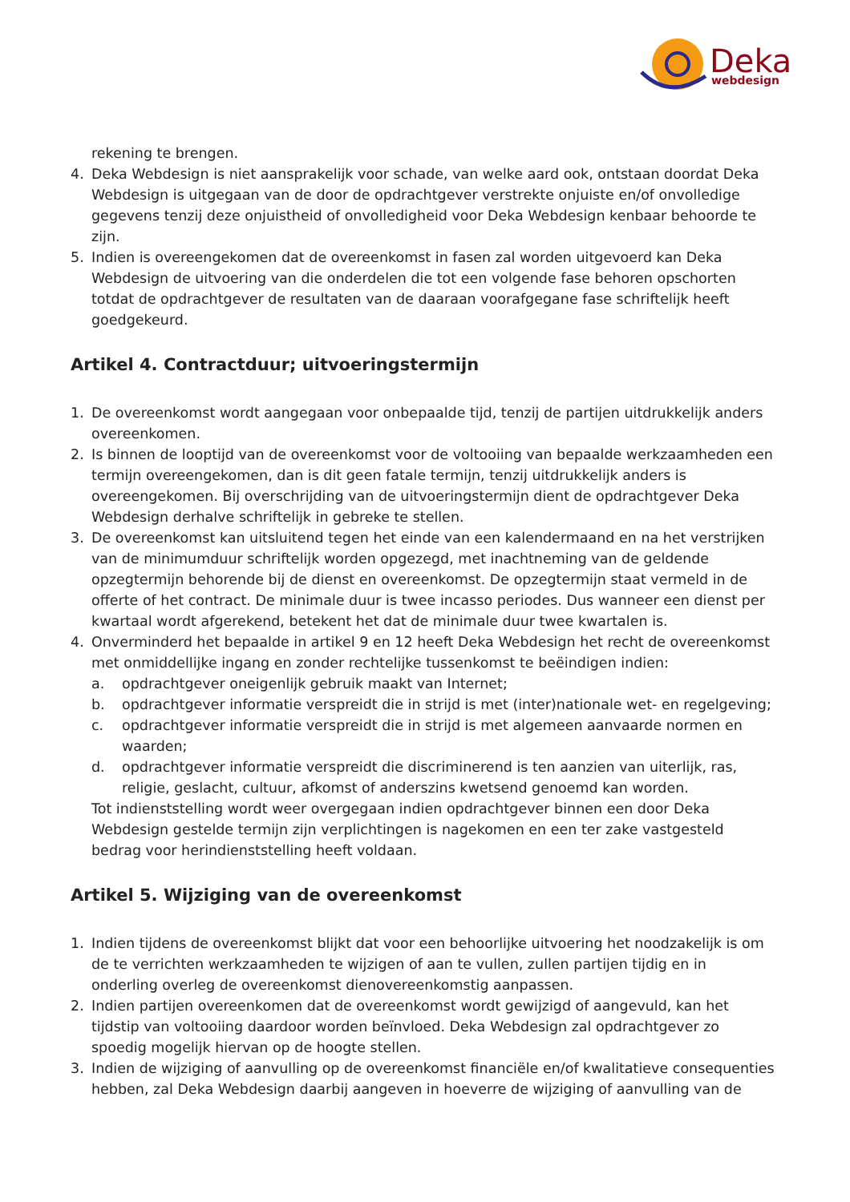Deka
webdesign
rekening te brengen.
4. Deka Webdesign is niet aansprakelijk voor schade, van welke aard ook, ontstaan doordat Deka Webdesign is uitgegaan van de door de opdrachtgever verstrekte onjuiste en/of onvolledige gegevens tenzij deze onjuistheid of onvolledigheid voor Deka Webdesign kenbaar behoorde te zijn.
5. Indien is overeengekomen dat de overeenkomst in fasen zal worden uitgevoerd kan Deka Webdesign de uitvoering van die onderdelen die tot een volgende fase behoren opschorten totdat de opdrachtgever de resultaten van de daaraan voorafgegane fase schriftelijk heeft goedgekeurd.
Artikel 4. Contractduur; uitvoeringstermijn
1. De overeenkomst wordt aangegaan voor onbepaalde tijd, tenzij de partijen uitdrukkelijk anders overeenkomen.
2. Is binnen de looptijd van de overeenkomst voor de voltooiing van bepaalde werkzaamheden een termijn overeengekomen, dan is dit geen fatale termijn, tenzij uitdrukkelijk anders is overeengekomen. Bij overschrijding van de uitvoeringstermijn dient de opdrachtgever Deka Webdesign derhalve schriftelijk in gebreke te stellen.
3. De overeenkomst kan uitsluitend tegen het einde van een kalendermaand en na het verstrijken van de minimumduur schriftelijk worden opgezegd, met inachtneming van de geldende opzegtermijn behorende bij de dienst en overeenkomst. De opzegtermijn staat vermeld in de offerte of het contract. De minimale duur is twee incasso periodes. Dus wanneer een dienst per kwartaal wordt afgerekend, betekent het dat de minimale duur twee kwartalen is.
4. Onverminderd het bepaalde in artikel 9 en 12 heeft Deka Webdesign het recht de overeenkomst met onmiddellijke ingang en zonder rechtelijke tussenkomst te beëindigen indien:
a. opdrachtgever oneigenlijk gebruik maakt van Internet;
b. opdrachtgever informatie verspreidt die in strijd is met (inter)nationale wet- en regelgeving;
c. opdrachtgever informatie verspreidt die in strijd is met algemeen aanvaarde normen en waarden;
d. opdrachtgever informatie verspreidt die discriminerend is ten aanzien van uiterlijk, ras, religie, geslacht, cultuur, afkomst of anderszins kwetsend genoemd kan worden.
Tot indienststelling wordt weer overgegaan indien opdrachtgever binnen een door Deka Webdesign gestelde termijn zijn verplichtingen is nagekomen en een ter zake vastgesteld bedrag voor herindienststelling heeft voldaan.
Artikel 5. Wijziging van de overeenkomst
1. Indien tijdens de overeenkomst blijkt dat voor een behoorlijke uitvoering het noodzakelijk is om de te verrichten werkzaamheden te wijzigen of aan te vullen, zullen partijen tijdig en in onderling overleg de overeenkomst dienovereenkomstig aanpassen.
2. Indien partijen overeenkomen dat de overeenkomst wordt gewijzigd of aangevuld, kan het tijdstip van voltooiing daardoor worden beïnvloed. Deka Webdesign zal opdrachtgever zo spoedig mogelijk hiervan op de hoogte stellen.
3. Indien de wijziging of aanvulling op de overeenkomst financiële en/of kwalitatieve consequenties hebben, zal Deka Webdesign daarbij aangeven in hoeverre de wijziging of aanvulling van de